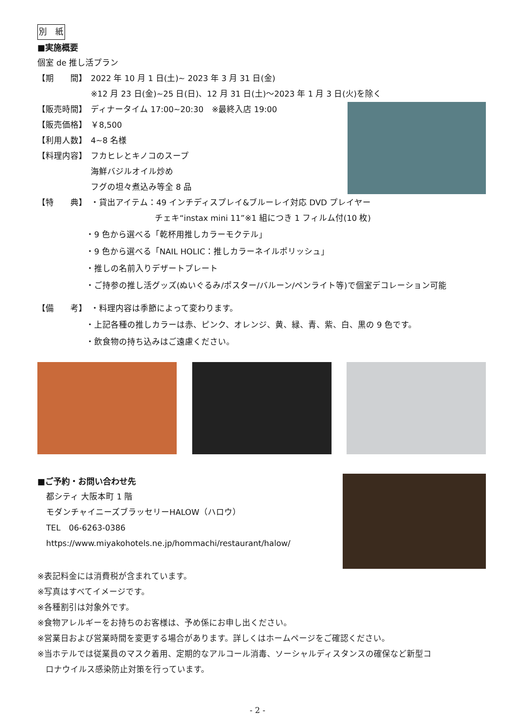別　紙
■実施概要
個室 de 推し活プラン
【期　　間】 2022 年 10 月 1 日(土)~ 2023 年 3 月 31 日(金)
※12 月 23 日(金)~25 日(日)、12 月 31 日(土)〜2023 年 1 月 3 日(火)を除く
【販売時間】 ディナータイム 17:00~20:30　※最終入店 19:00
【販売価格】 ￥8,500
【利用人数】 4~8 名様
【料理内容】 フカヒレとキノコのスープ
海鮮バジルオイル炒め
フグの坦々煮込み等全 8 品
【特　　典】 ・貸出アイテム：49 インチディスプレイ&ブルーレイ対応 DVD プレイヤー
チェキ“instax mini 11”※1 組につき 1 フィルム付(10 枚)
・9 色から選べる「乾杯用推しカラーモクテル」
・9 色から選べる「NAIL HOLIC：推しカラーネイルポリッシュ」
・推しの名前入りデザートプレート
・ご持参の推し活グッズ(ぬいぐるみ/ポスター/バルーン/ペンライト等)で個室デコレーション可能
【備　　考】 ・料理内容は季節によって変わります。
・上記各種の推しカラーは赤、ピンク、オレンジ、黄、緑、青、紫、白、黒の 9 色です。
・飲食物の持ち込みはご遠慮ください。
■ご予約・お問い合わせ先
都シティ 大阪本町 1 階
モダンチャイニーズブラッセリーHALOW（ハロウ）
TEL　06-6263-0386
https://www.miyakohotels.ne.jp/hommachi/restaurant/halow/
※表記料金には消費税が含まれています。
※写真はすべてイメージです。
※各種割引は対象外です。
※食物アレルギーをお持ちのお客様は、予め係にお申し出ください。
※営業日および営業時間を変更する場合があります。詳しくはホームページをご確認ください。
※当ホテルでは従業員のマスク着用、定期的なアルコール消毒、ソーシャルディスタンスの確保など新型コ
　ロナウイルス感染防止対策を行っています。
- 2 -